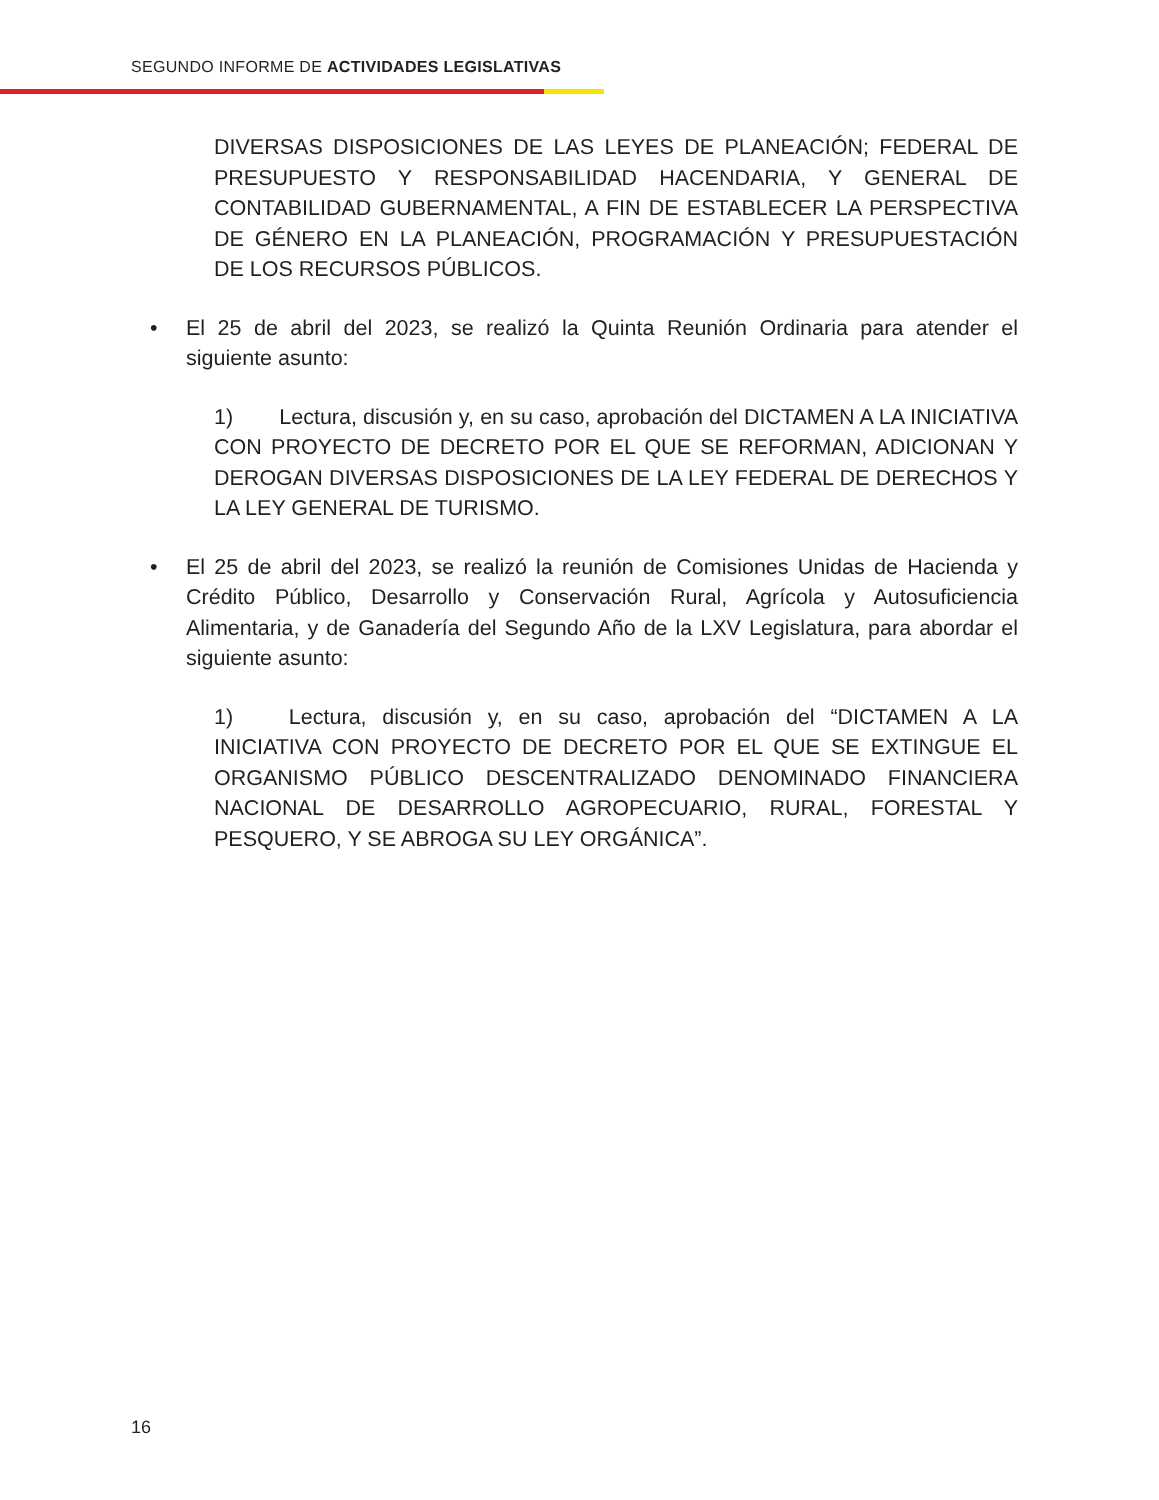SEGUNDO INFORME DE ACTIVIDADES LEGISLATIVAS
DIVERSAS DISPOSICIONES DE LAS LEYES DE PLANEACIÓN; FEDERAL DE PRESUPUESTO Y RESPONSABILIDAD HACENDARIA, Y GENERAL DE CONTABILIDAD GUBERNAMENTAL, A FIN DE ESTABLECER LA PERSPECTIVA DE GÉNERO EN LA PLANEACIÓN, PROGRAMACIÓN Y PRESUPUESTACIÓN DE LOS RECURSOS PÚBLICOS.
• El 25 de abril del 2023, se realizó la Quinta Reunión Ordinaria para atender el siguiente asunto:
1) Lectura, discusión y, en su caso, aprobación del DICTAMEN A LA INICIATIVA CON PROYECTO DE DECRETO POR EL QUE SE REFORMAN, ADICIONAN Y DEROGAN DIVERSAS DISPOSICIONES DE LA LEY FEDERAL DE DERECHOS Y LA LEY GENERAL DE TURISMO.
• El 25 de abril del 2023, se realizó la reunión de Comisiones Unidas de Hacienda y Crédito Público, Desarrollo y Conservación Rural, Agrícola y Autosuficiencia Alimentaria, y de Ganadería del Segundo Año de la LXV Legislatura, para abordar el siguiente asunto:
1) Lectura, discusión y, en su caso, aprobación del “DICTAMEN A LA INICIATIVA CON PROYECTO DE DECRETO POR EL QUE SE EXTINGUE EL ORGANISMO PÚBLICO DESCENTRALIZADO DENOMINADO FINANCIERA NACIONAL DE DESARROLLO AGROPECUARIO, RURAL, FORESTAL Y PESQUERO, Y SE ABROGA SU LEY ORGÁNICA”.
16